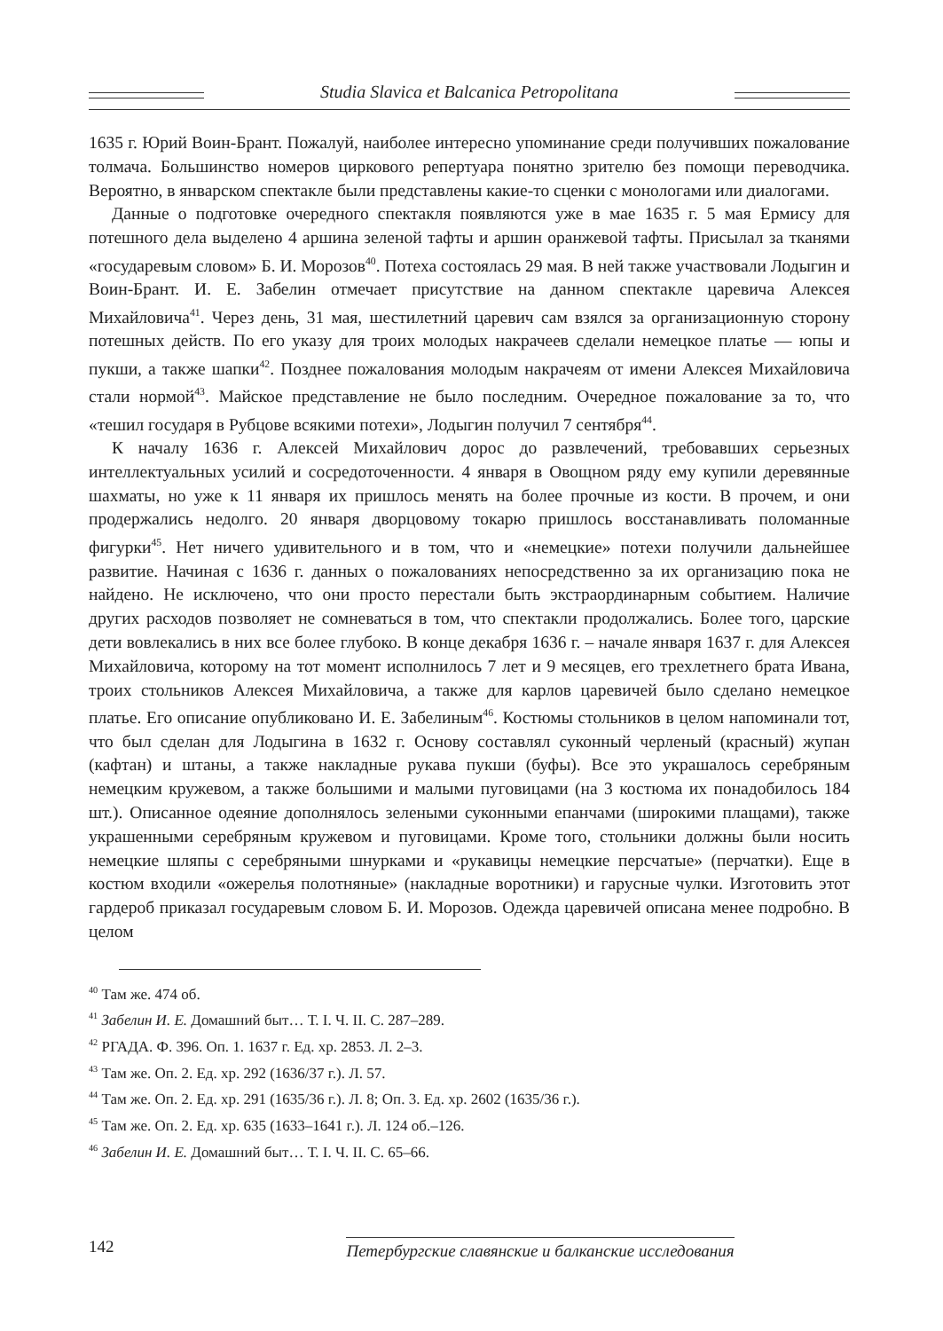Studia Slavica et Balcanica Petropolitana
1635 г. Юрий Воин-Брант. Пожалуй, наиболее интересно упоминание среди получивших пожалование толмача. Большинство номеров циркового репертуара понятно зрителю без помощи переводчика. Вероятно, в январском спектакле были представлены какие-то сценки с монологами или диалогами.
Данные о подготовке очередного спектакля появляются уже в мае 1635 г. 5 мая Ермису для потешного дела выделено 4 аршина зеленой тафты и аршин оранжевой тафты. Присылал за тканями «государевым словом» Б. И. Морозов<sup>40</sup>. Потеха состоялась 29 мая. В ней также участвовали Лодыгин и Воин-Брант. И. Е. Забелин отмечает присутствие на данном спектакле царевича Алексея Михайловича<sup>41</sup>. Через день, 31 мая, шестилетний царевич сам взялся за организационную сторону потешных действ. По его указу для троих молодых накрачеев сделали немецкое платье — юпы и пукши, а также шапки<sup>42</sup>. Позднее пожалования молодым накрачеям от имени Алексея Михайловича стали нормой<sup>43</sup>. Майское представление не было последним. Очередное пожалование за то, что «тешил государя в Рубцове всякими потехи», Лодыгин получил 7 сентября<sup>44</sup>.
К началу 1636 г. Алексей Михайлович дорос до развлечений, требовавших серьезных интеллектуальных усилий и сосредоточенности. 4 января в Овощном ряду ему купили деревянные шахматы, но уже к 11 января их пришлось менять на более прочные из кости. В прочем, и они продержались недолго. 20 января дворцовому токарю пришлось восстанавливать поломанные фигурки<sup>45</sup>. Нет ничего удивительного и в том, что и «немецкие» потехи получили дальнейшее развитие. Начиная с 1636 г. данных о пожалованиях непосредственно за их организацию пока не найдено. Не исключено, что они просто перестали быть экстраординарным событием. Наличие других расходов позволяет не сомневаться в том, что спектакли продолжались. Более того, царские дети вовлекались в них все более глубоко. В конце декабря 1636 г. – начале января 1637 г. для Алексея Михайловича, которому на тот момент исполнилось 7 лет и 9 месяцев, его трехлетнего брата Ивана, троих стольников Алексея Михайловича, а также для карлов царевичей было сделано немецкое платье. Его описание опубликовано И. Е. Забелиным<sup>46</sup>. Костюмы стольников в целом напоминали тот, что был сделан для Лодыгина в 1632 г. Основу составлял суконный черленый (красный) жупан (кафтан) и штаны, а также накладные рукава пукши (буфы). Все это украшалось серебряным немецким кружевом, а также большими и малыми пуговицами (на 3 костюма их понадобилось 184 шт.). Описанное одеяние дополнялось зелеными суконными епанчами (широкими плащами), также украшенными серебряным кружевом и пуговицами. Кроме того, стольники должны были носить немецкие шляпы с серебряными шнурками и «рукавицы немецкие персчатые» (перчатки). Еще в костюм входили «ожерелья полотняные» (накладные воротники) и гарусные чулки. Изготовить этот гардероб приказал государевым словом Б. И. Морозов. Одежда царевичей описана менее подробно. В целом
<sup>40</sup> Там же. 474 об.
<sup>41</sup> Забелин И. Е. Домашний быт… Т. I. Ч. II. С. 287–289.
<sup>42</sup> РГАДА. Ф. 396. Оп. 1. 1637 г. Ед. хр. 2853. Л. 2–3.
<sup>43</sup> Там же. Оп. 2. Ед. хр. 292 (1636/37 г.). Л. 57.
<sup>44</sup> Там же. Оп. 2. Ед. хр. 291 (1635/36 г.). Л. 8; Оп. 3. Ед. хр. 2602 (1635/36 г.).
<sup>45</sup> Там же. Оп. 2. Ед. хр. 635 (1633–1641 г.). Л. 124 об.–126.
<sup>46</sup> Забелин И. Е. Домашний быт… Т. I. Ч. II. С. 65–66.
142 Петербургские славянские и балканские исследования